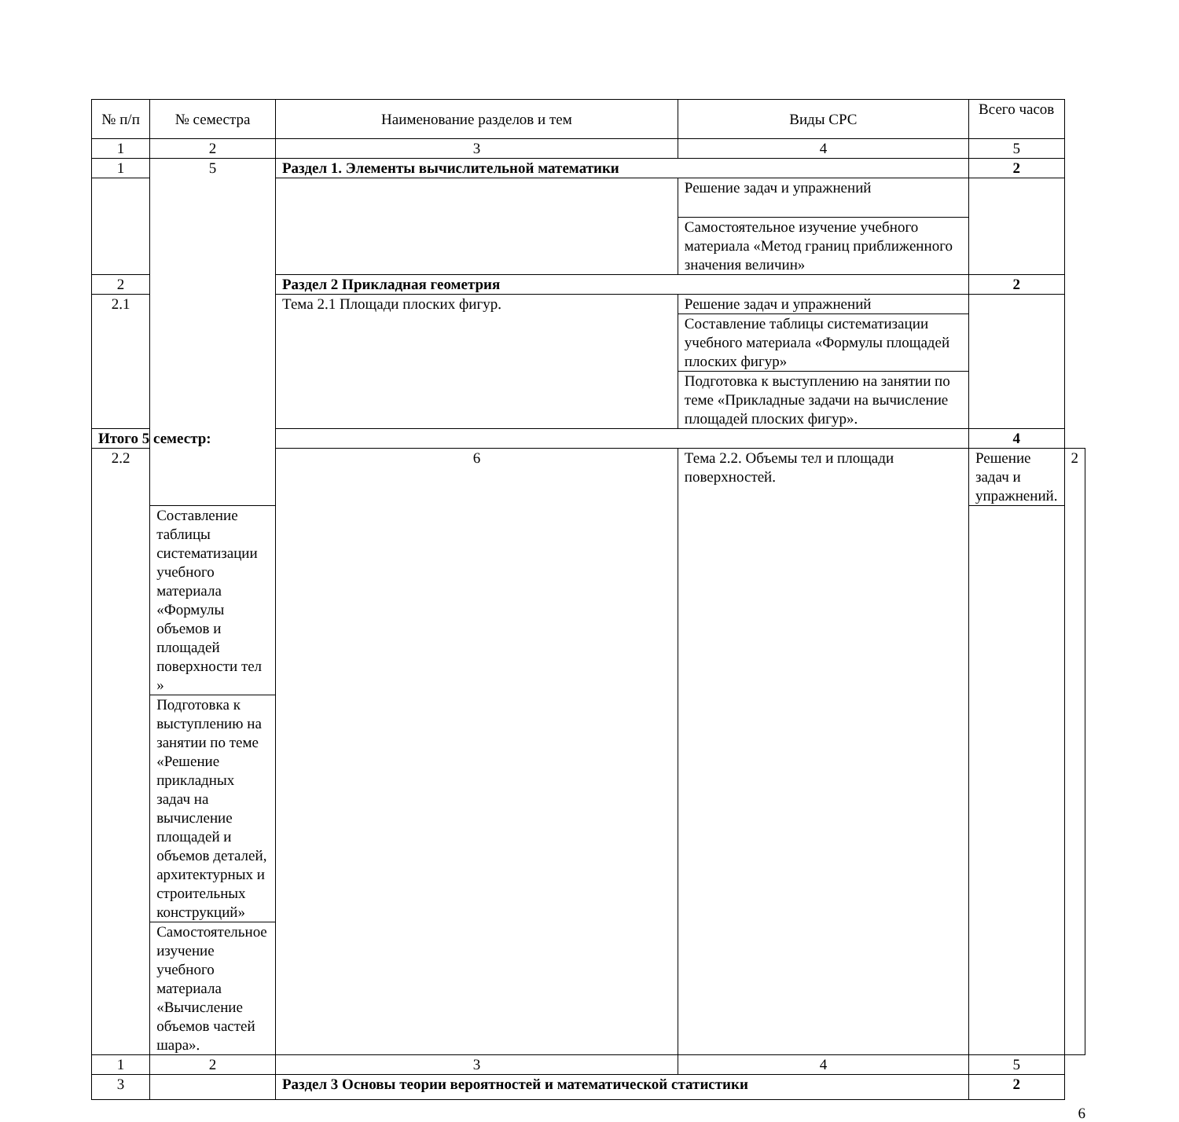| № п/п | № семестра | Наименование разделов и тем | Виды СРС | Всего часов | |
| --- | --- | --- | --- | --- | --- |
| 1 | 2 | 3 | 4 | 5 | |
| 1 | 5 | Раздел 1. Элементы вычислительной математики | | 2 | |
| | | | Решение задач и упражнений | | |
| | | | Самостоятельное изучение учебного материала «Метод границ приближенного значения величин» | | |
| 2 | | Раздел 2 Прикладная геометрия | | 2 | |
| 2.1 | | Тема 2.1 Площади плоских фигур. | Решение задач и упражнений | | |
| | | | Составление таблицы систематизации учебного материала «Формулы площадей плоских фигур» | | |
| | | | Подготовка к выступлению на занятии по теме «Прикладные задачи на вычисление площадей плоских фигур». | | |
| Итого 5 семестр: | | | | 4 | |
| 2.2 | | 6 | Тема 2.2. Объемы тел и площади поверхностей. | Решение задач и упражнений. | 2 |
| | Составление таблицы систематизации учебного материала «Формулы объемов и площадей поверхности тел » | | | | |
| | Подготовка к выступлению на занятии по теме «Решение прикладных задач на вычисление площадей и объемов деталей, архитектурных и строительных конструкций» | | | | |
| | Самостоятельное изучение учебного материала «Вычисление объемов частей шара». | | | | |
| 1 | 2 | 3 | 4 | 5 | |
| 3 | | Раздел 3 Основы теории вероятностей и математической статистики | | 2 | |
6